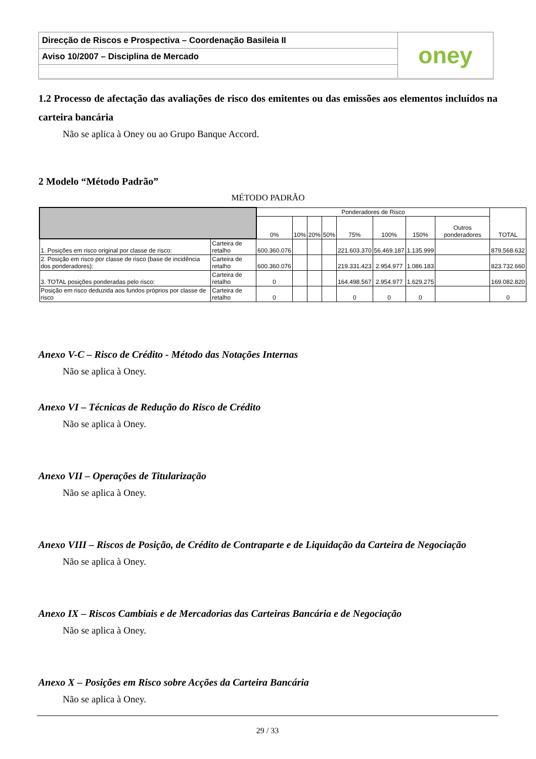Direcção de Riscos e Prospectiva – Coordenação Basileia II
Aviso 10/2007 – Disciplina de Mercado
oney
1.2 Processo de afectação das avaliações de risco dos emitentes ou das emissões aos elementos incluídos na carteira bancária
Não se aplica à Oney ou ao Grupo Banque Accord.
2 Modelo “Método Padrão”
MÉTODO PADRÃO
| | | Ponderadores de Risco | | | | | | | | TOTAL |
| --- | --- | --- | --- | --- | --- | --- | --- | --- | --- | --- |
| | | 0% | 10% | 20% | 50% | 75% | 100% | 150% | Outros ponderadores | |
| 1. Posições em risco original por classe de risco: | Carteira de retalho | 600.360.076 | | | | 221.603.370 | 56.469.187 | 1.135.999 | | 879.568.632 |
| 2. Posição em risco por classe de risco (base de incidência dos ponderadores): | Carteira de retalho | 600.360.076 | | | | 219.331.423 | 2.954.977 | 1.086.183 | | 823.732.660 |
| 3. TOTAL posições ponderadas pelo risco: | Carteira de retalho | 0 | | | | 164.498.567 | 2.954.977 | 1.629.275 | | 169.082.820 |
| Posição em risco deduzida aos fundos próprios por classe de risco | Carteira de retalho | 0 | | | | 0 | 0 | 0 | | 0 |
Anexo V-C – Risco de Crédito - Método das Notações Internas
Não se aplica à Oney.
Anexo VI – Técnicas de Redução do Risco de Crédito
Não se aplica à Oney.
Anexo VII – Operações de Titularização
Não se aplica à Oney.
Anexo VIII – Riscos de Posição, de Crédito de Contraparte e de Liquidação da Carteira de Negociação
Não se aplica à Oney.
Anexo IX – Riscos Cambiais e de Mercadorias das Carteiras Bancária e de Negociação
Não se aplica à Oney.
Anexo X – Posições em Risco sobre Acções da Carteira Bancária
Não se aplica à Oney.
29 / 33